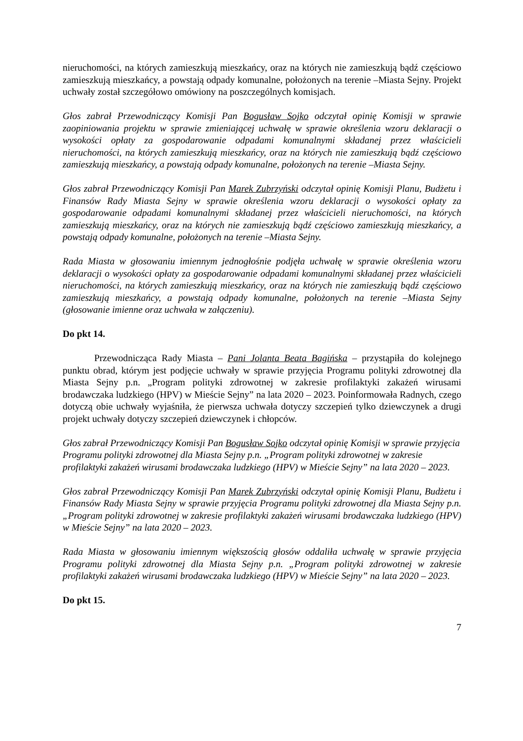nieruchomości, na których zamieszkują mieszkańcy, oraz na których nie zamieszkują bądź częściowo zamieszkują mieszkańcy, a powstają odpady komunalne, położonych na terenie –Miasta Sejny. Projekt uchwały został szczegółowo omówiony na poszczególnych komisjach.
Głos zabrał Przewodniczący Komisji Pan Bogusław Sojko odczytał opinię Komisji w sprawie zaopiniowania projektu w sprawie zmieniającej uchwałę w sprawie określenia wzoru deklaracji o wysokości opłaty za gospodarowanie odpadami komunalnymi składanej przez właścicieli nieruchomości, na których zamieszkują mieszkańcy, oraz na których nie zamieszkują bądź częściowo zamieszkują mieszkańcy, a powstają odpady komunalne, położonych na terenie –Miasta Sejny.
Głos zabrał Przewodniczący Komisji Pan Marek Zubrzyński odczytał opinię Komisji Planu, Budżetu i Finansów Rady Miasta Sejny w sprawie określenia wzoru deklaracji o wysokości opłaty za gospodarowanie odpadami komunalnymi składanej przez właścicieli nieruchomości, na których zamieszkują mieszkańcy, oraz na których nie zamieszkują bądź częściowo zamieszkują mieszkańcy, a powstają odpady komunalne, położonych na terenie –Miasta Sejny.
Rada Miasta w głosowaniu imiennym jednogłośnie podjęła uchwałę w sprawie określenia wzoru deklaracji o wysokości opłaty za gospodarowanie odpadami komunalnymi składanej przez właścicieli nieruchomości, na których zamieszkują mieszkańcy, oraz na których nie zamieszkują bądź częściowo zamieszkują mieszkańcy, a powstają odpady komunalne, położonych na terenie –Miasta Sejny (głosowanie imienne oraz uchwała w załączeniu).
Do pkt 14.
Przewodnicząca Rady Miasta – Pani Jolanta Beata Bagińska – przystąpiła do kolejnego punktu obrad, którym jest podjęcie uchwały w sprawie przyjęcia Programu polityki zdrowotnej dla Miasta Sejny p.n. „Program polityki zdrowotnej w zakresie profilaktyki zakażeń wirusami brodawczaka ludzkiego (HPV) w Mieście Sejny” na lata 2020 – 2023. Poinformowała Radnych, czego dotyczą obie uchwały wyjaśniła, że pierwsza uchwała dotyczy szczepień tylko dziewczynek a drugi projekt uchwały dotyczy szczepień dziewczynek i chłopców.
Głos zabrał Przewodniczący Komisji Pan Bogusław Sojko odczytał opinię Komisji w sprawie przyjęcia Programu polityki zdrowotnej dla Miasta Sejny p.n. „Program polityki zdrowotnej w zakresie profilaktyki zakażeń wirusami brodawczaka ludzkiego (HPV) w Mieście Sejny” na lata 2020 – 2023.
Głos zabrał Przewodniczący Komisji Pan Marek Zubrzyński odczytał opinię Komisji Planu, Budżetu i Finansów Rady Miasta Sejny w sprawie przyjęcia Programu polityki zdrowotnej dla Miasta Sejny p.n. „Program polityki zdrowotnej w zakresie profilaktyki zakażeń wirusami brodawczaka ludzkiego (HPV) w Mieście Sejny” na lata 2020 – 2023.
Rada Miasta w głosowaniu imiennym większością głosów oddaliła uchwałę w sprawie przyjęcia Programu polityki zdrowotnej dla Miasta Sejny p.n. „Program polityki zdrowotnej w zakresie profilaktyki zakażeń wirusami brodawczaka ludzkiego (HPV) w Mieście Sejny” na lata 2020 – 2023.
Do pkt 15.
7